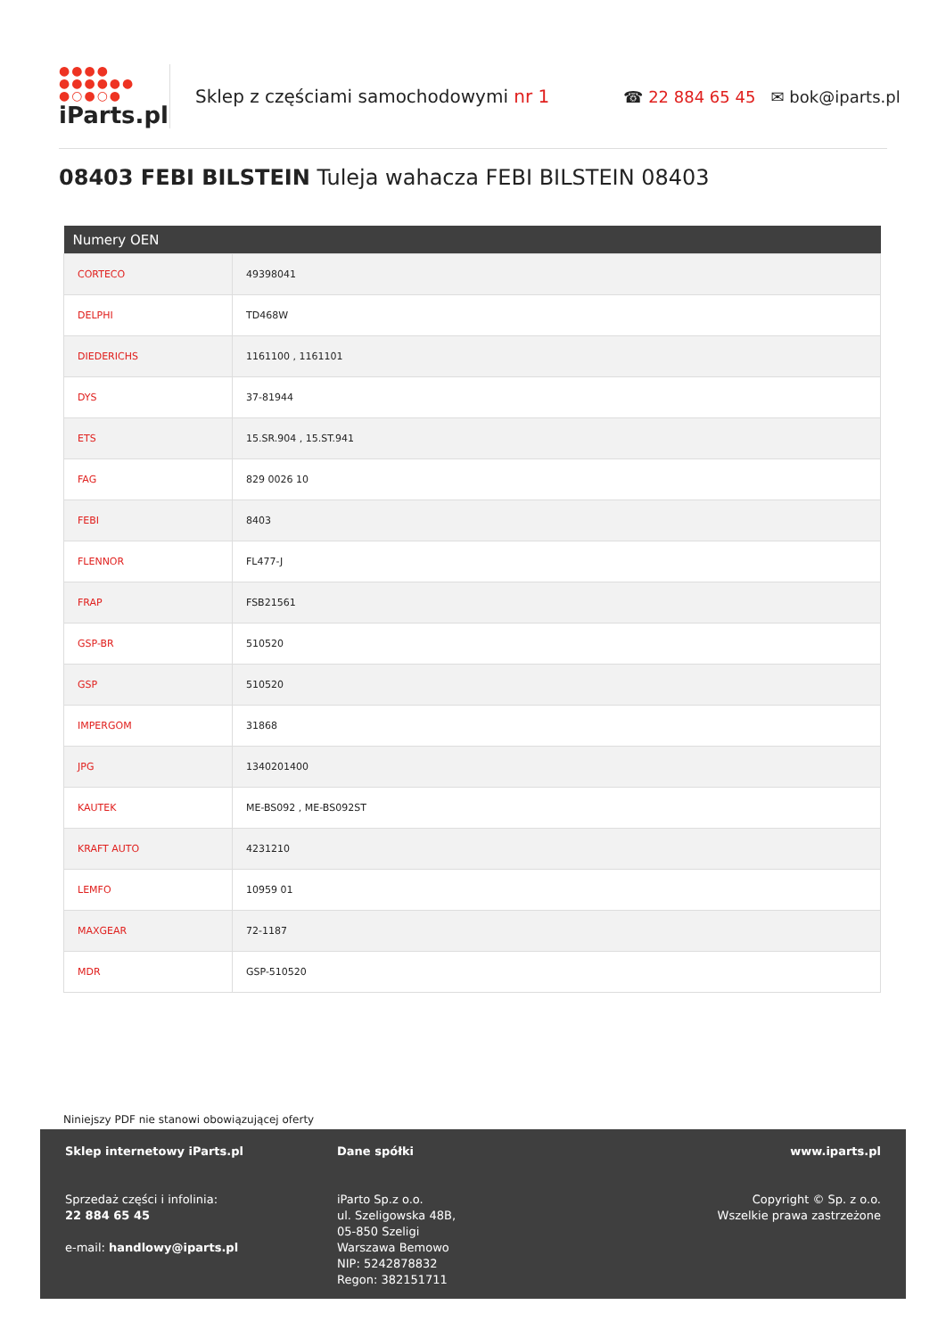●●●●
●●●●●●
●○●○●
iParts.pl
Sklep z częściami samochodowymi nr 1
☎ 22 884 65 45 ✉ bok@iparts.pl
08403 FEBI BILSTEIN Tuleja wahacza FEBI BILSTEIN 08403
| Numery OEN | |
| --- | --- |
| CORTECO | 49398041 |
| DELPHI | TD468W |
| DIEDERICHS | 1161100 , 1161101 |
| DYS | 37-81944 |
| ETS | 15.SR.904 , 15.ST.941 |
| FAG | 829 0026 10 |
| FEBI | 8403 |
| FLENNOR | FL477-J |
| FRAP | FSB21561 |
| GSP-BR | 510520 |
| GSP | 510520 |
| IMPERGOM | 31868 |
| JPG | 1340201400 |
| KAUTEK | ME-BS092 , ME-BS092ST |
| KRAFT AUTO | 4231210 |
| LEMFO | 10959 01 |
| MAXGEAR | 72-1187 |
| MDR | GSP-510520 |
Niniejszy PDF nie stanowi obowiązującej oferty
Sklep internetowy iParts.pl
Sprzedaż części i infolinia:
22 884 65 45
e-mail: handlowy@iparts.pl
Dane spółki
iParto Sp.z o.o.
ul. Szeligowska 48B,
05-850 Szeligi
Warszawa Bemowo
NIP: 5242878832
Regon: 382151711
www.iparts.pl
Copyright © Sp. z o.o.
Wszelkie prawa zastrzeżone